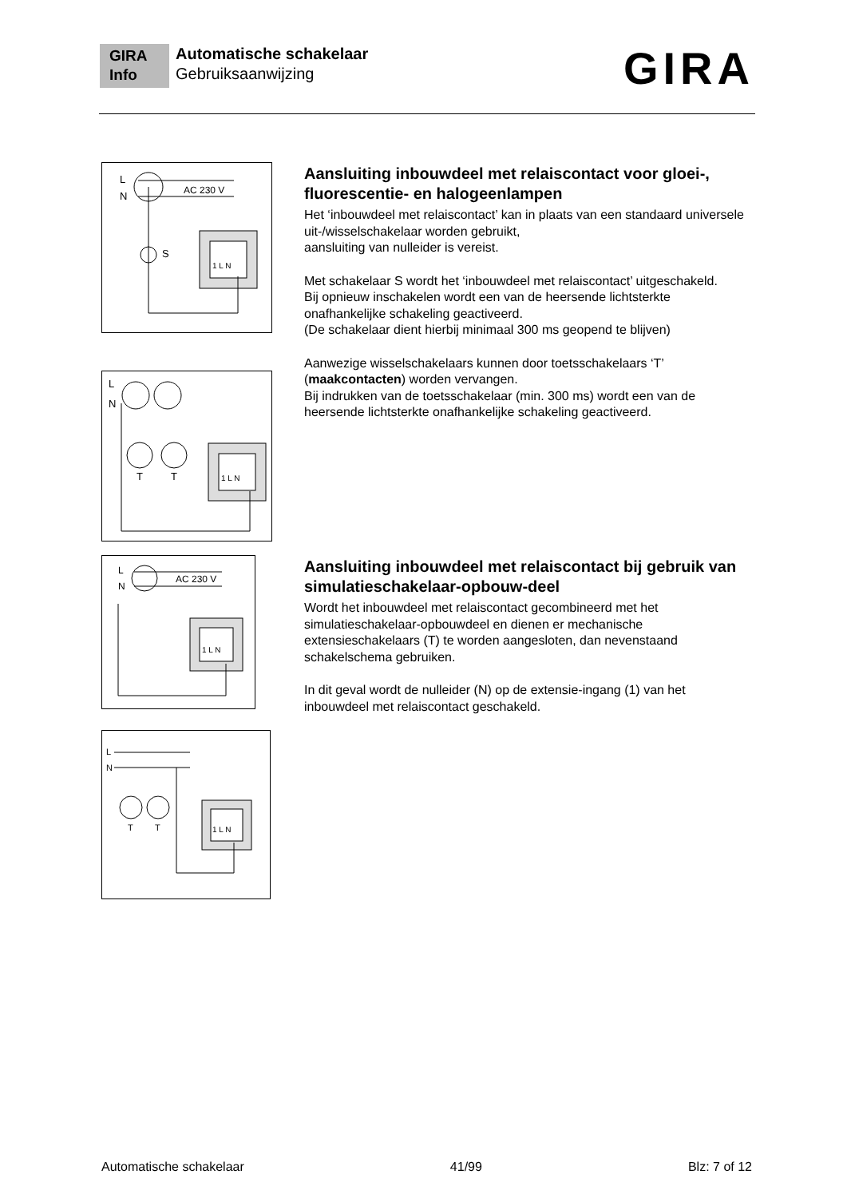GIRA
Info
Automatische schakelaar
Gebruiksaanwijzing
GIRA
L
N
AC 230 V
1 L N
S
Aansluiting inbouwdeel met relaiscontact voor gloei-, fluorescentie- en halogeenlampen
Het ‘inbouwdeel met relaiscontact’ kan in plaats van een standaard universele uit-/wisselschakelaar worden gebruikt,
aansluiting van nulleider is vereist.
Met schakelaar S wordt het ‘inbouwdeel met relaiscontact’ uitgeschakeld.
Bij opnieuw inschakelen wordt een van de heersende lichtsterkte onafhankelijke schakeling geactiveerd.
(De schakelaar dient hierbij minimaal 300 ms geopend te blijven)
Aanwezige wisselschakelaars kunnen door toetsschakelaars ‘T’ (maakcontacten) worden vervangen.
Bij indrukken van de toetsschakelaar (min. 300 ms) wordt een van de heersende lichtsterkte onafhankelijke schakeling geactiveerd.
L
N
T
T
1 L N
L
N
AC 230 V
1 L N
Aansluiting inbouwdeel met relaiscontact bij gebruik van simulatieschakelaar-opbouw-deel
Wordt het inbouwdeel met relaiscontact gecombineerd met het simulatieschakelaar-opbouwdeel en dienen er mechanische extensieschakelaars (T) te worden aangesloten, dan nevenstaand schakelschema gebruiken.
In dit geval wordt de nulleider (N) op de extensie-ingang (1) van het inbouwdeel met relaiscontact geschakeld.
L
N
T
T
1 L N
Automatische schakelaar 41/99 Blz: 7 of 12